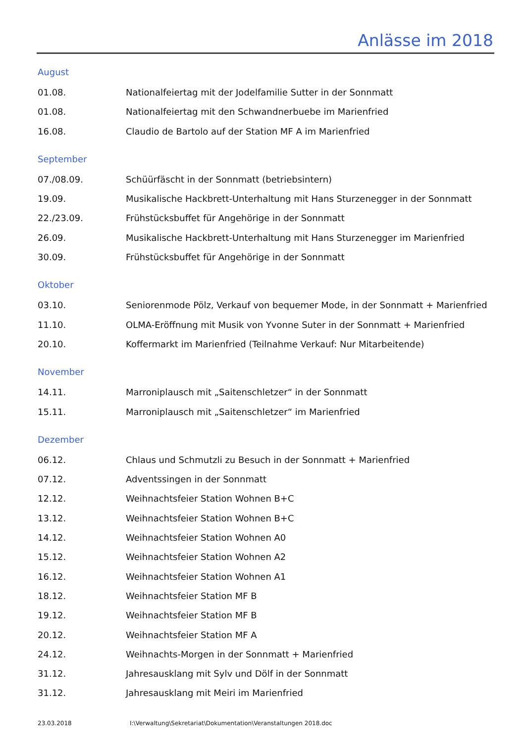Anlässe im 2018
August
01.08. Nationalfeiertag mit der Jodelfamilie Sutter in der Sonnmatt
01.08. Nationalfeiertag mit den Schwandnerbuebe im Marienfried
16.08. Claudio de Bartolo auf der Station MF A im Marienfried
September
07./08.09. Schüürfäscht in der Sonnmatt (betriebsintern)
19.09. Musikalische Hackbrett-Unterhaltung mit Hans Sturzenegger in der Sonnmatt
22./23.09. Frühstücksbuffet für Angehörige in der Sonnmatt
26.09. Musikalische Hackbrett-Unterhaltung mit Hans Sturzenegger im Marienfried
30.09. Frühstücksbuffet für Angehörige in der Sonnmatt
Oktober
03.10. Seniorenmode Pölz, Verkauf von bequemer Mode, in der Sonnmatt + Marienfried
11.10. OLMA-Eröffnung mit Musik von Yvonne Suter in der Sonnmatt + Marienfried
20.10. Koffermarkt im Marienfried (Teilnahme Verkauf: Nur Mitarbeitende)
November
14.11. Marroniplausch mit „Saitenschletzer“ in der Sonnmatt
15.11. Marroniplausch mit „Saitenschletzer“ im Marienfried
Dezember
06.12. Chlaus und Schmutzli zu Besuch in der Sonnmatt + Marienfried
07.12. Adventssingen in der Sonnmatt
12.12. Weihnachtsfeier Station Wohnen B+C
13.12. Weihnachtsfeier Station Wohnen B+C
14.12. Weihnachtsfeier Station Wohnen A0
15.12. Weihnachtsfeier Station Wohnen A2
16.12. Weihnachtsfeier Station Wohnen A1
18.12. Weihnachtsfeier Station MF B
19.12. Weihnachtsfeier Station MF B
20.12. Weihnachtsfeier Station MF A
24.12. Weihnachts-Morgen in der Sonnmatt + Marienfried
31.12. Jahresausklang mit Sylv und Dölf in der Sonnmatt
31.12. Jahresausklang mit Meiri im Marienfried
23.03.2018 I:\Verwaltung\Sekretariat\Dokumentation\Veranstaltungen 2018.doc